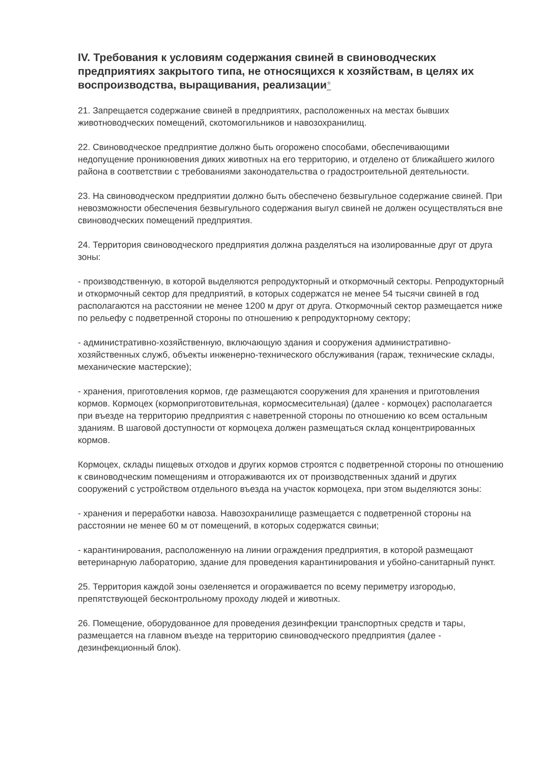IV. Требования к условиям содержания свиней в свиноводческих предприятиях закрытого типа, не относящихся к хозяйствам, в целях их воспроизводства, выращивания, реализации*
21. Запрещается содержание свиней в предприятиях, расположенных на местах бывших животноводческих помещений, скотомогильников и навозохранилищ.
22. Свиноводческое предприятие должно быть огорожено способами, обеспечивающими недопущение проникновения диких животных на его территорию, и отделено от ближайшего жилого района в соответствии с требованиями законодательства о градостроительной деятельности.
23. На свиноводческом предприятии должно быть обеспечено безвыгульное содержание свиней. При невозможности обеспечения безвыгульного содержания выгул свиней не должен осуществляться вне свиноводческих помещений предприятия.
24. Территория свиноводческого предприятия должна разделяться на изолированные друг от друга зоны:
- производственную, в которой выделяются репродукторный и откормочный секторы. Репродукторный и откормочный сектор для предприятий, в которых содержатся не менее 54 тысячи свиней в год располагаются на расстоянии не менее 1200 м друг от друга. Откормочный сектор размещается ниже по рельефу с подветренной стороны по отношению к репродукторному сектору;
- административно-хозяйственную, включающую здания и сооружения административно-хозяйственных служб, объекты инженерно-технического обслуживания (гараж, технические склады, механические мастерские);
- хранения, приготовления кормов, где размещаются сооружения для хранения и приготовления кормов. Кормоцех (кормоприготовительная, кормосмесительная) (далее - кормоцех) располагается при въезде на территорию предприятия с наветренной стороны по отношению ко всем остальным зданиям. В шаговой доступности от кормоцеха должен размещаться склад концентрированных кормов.
Кормоцех, склады пищевых отходов и других кормов строятся с подветренной стороны по отношению к свиноводческим помещениям и отгораживаются их от производственных зданий и других сооружений с устройством отдельного въезда на участок кормоцеха, при этом выделяются зоны:
- хранения и переработки навоза. Навозохранилище размещается с подветренной стороны на расстоянии не менее 60 м от помещений, в которых содержатся свиньи;
- карантинирования, расположенную на линии ограждения предприятия, в которой размещают ветеринарную лабораторию, здание для проведения карантинирования и убойно-санитарный пункт.
25. Территория каждой зоны озеленяется и огораживается по всему периметру изгородью, препятствующей бесконтрольному проходу людей и животных.
26. Помещение, оборудованное для проведения дезинфекции транспортных средств и тары, размещается на главном въезде на территорию свиноводческого предприятия (далее - дезинфекционный блок).